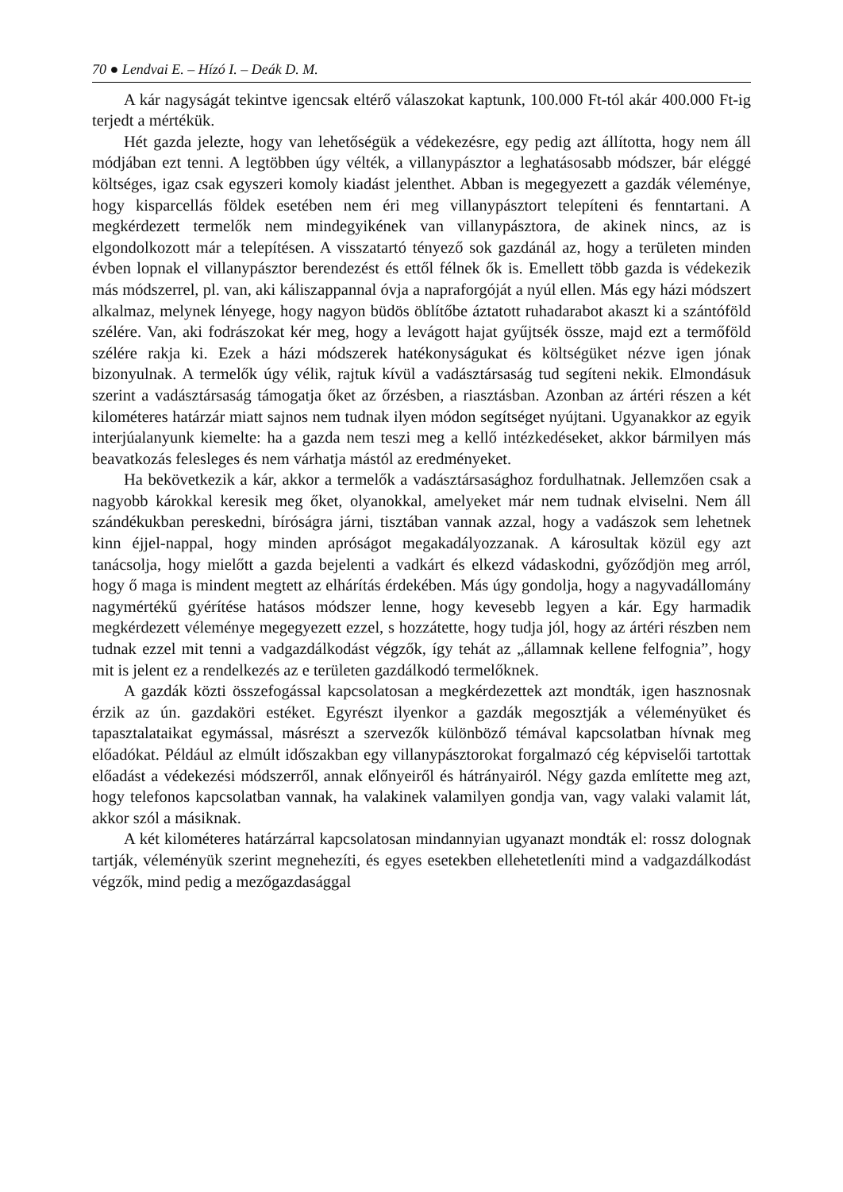70 ● Lendvai E. – Hízó I. – Deák D. M.
A kár nagyságát tekintve igencsak eltérő válaszokat kaptunk, 100.000 Ft-tól akár 400.000 Ft-ig terjedt a mértékük.
Hét gazda jelezte, hogy van lehetőségük a védekezésre, egy pedig azt állította, hogy nem áll módjában ezt tenni. A legtöbben úgy vélték, a villanypásztor a leghatásosabb módszer, bár eléggé költséges, igaz csak egyszeri komoly kiadást jelenthet. Abban is megegyezett a gazdák véleménye, hogy kisparcellás földek esetében nem éri meg villanypásztort telepíteni és fenntartani. A megkérdezett termelők nem mindegyikének van villanypásztora, de akinek nincs, az is elgondolkozott már a telepítésen. A visszatartó tényező sok gazdánál az, hogy a területen minden évben lopnak el villanypásztor berendezést és ettől félnek ők is. Emellett több gazda is védekezik más módszerrel, pl. van, aki káliszappannal óvja a napraforgóját a nyúl ellen. Más egy házi módszert alkalmaz, melynek lényege, hogy nagyon büdös öblítőbe áztatott ruhadarabot akaszt ki a szántóföld szélére. Van, aki fodrászokat kér meg, hogy a levágott hajat gyűjtsék össze, majd ezt a termőföld szélére rakja ki. Ezek a házi módszerek hatékonyságukat és költségüket nézve igen jónak bizonyulnak. A termelők úgy vélik, rajtuk kívül a vadásztársaság tud segíteni nekik. Elmondásuk szerint a vadásztársaság támogatja őket az őrzésben, a riasztásban. Azonban az ártéri részen a két kilométeres határzár miatt sajnos nem tudnak ilyen módon segítséget nyújtani. Ugyanakkor az egyik interjúalanyunk kiemelte: ha a gazda nem teszi meg a kellő intézkedéseket, akkor bármilyen más beavatkozás felesleges és nem várhatja mástól az eredményeket.
Ha bekövetkezik a kár, akkor a termelők a vadásztársasághoz fordulhatnak. Jellemzően csak a nagyobb károkkal keresik meg őket, olyanokkal, amelyeket már nem tudnak elviselni. Nem áll szándékukban pereskedni, bíróságra járni, tisztában vannak azzal, hogy a vadászok sem lehetnek kinn éjjel-nappal, hogy minden apróságot megakadályozzanak. A károsultak közül egy azt tanácsolja, hogy mielőtt a gazda bejelenti a vadkárt és elkezd vádaskodni, győződjön meg arról, hogy ő maga is mindent megtett az elhárítás érdekében. Más úgy gondolja, hogy a nagyvadállomány nagymértékű gyérítése hatásos módszer lenne, hogy kevesebb legyen a kár. Egy harmadik megkérdezett véleménye megegyezett ezzel, s hozzátette, hogy tudja jól, hogy az ártéri részben nem tudnak ezzel mit tenni a vadgazdálkodást végzők, így tehát az „államnak kellene felfognia”, hogy mit is jelent ez a rendelkezés az e területen gazdálkodó termelőknek.
A gazdák közti összefogással kapcsolatosan a megkérdezettek azt mondták, igen hasznosnak érzik az ún. gazdaköri estéket. Egyrészt ilyenkor a gazdák megosztják a véleményüket és tapasztalataikat egymással, másrészt a szervezők különböző témával kapcsolatban hívnak meg előadókat. Például az elmúlt időszakban egy villanypásztorokat forgalmazó cég képviselői tartottak előadást a védekezési módszerről, annak előnyeiről és hátrányairól. Négy gazda említette meg azt, hogy telefonos kapcsolatban vannak, ha valakinek valamilyen gondja van, vagy valaki valamit lát, akkor szól a másiknak.
A két kilométeres határzárral kapcsolatosan mindannyian ugyanazt mondták el: rossz dolognak tartják, véleményük szerint megnehezíti, és egyes esetekben ellehetetleníti mind a vadgazdálkodást végzők, mind pedig a mezőgazdasággal